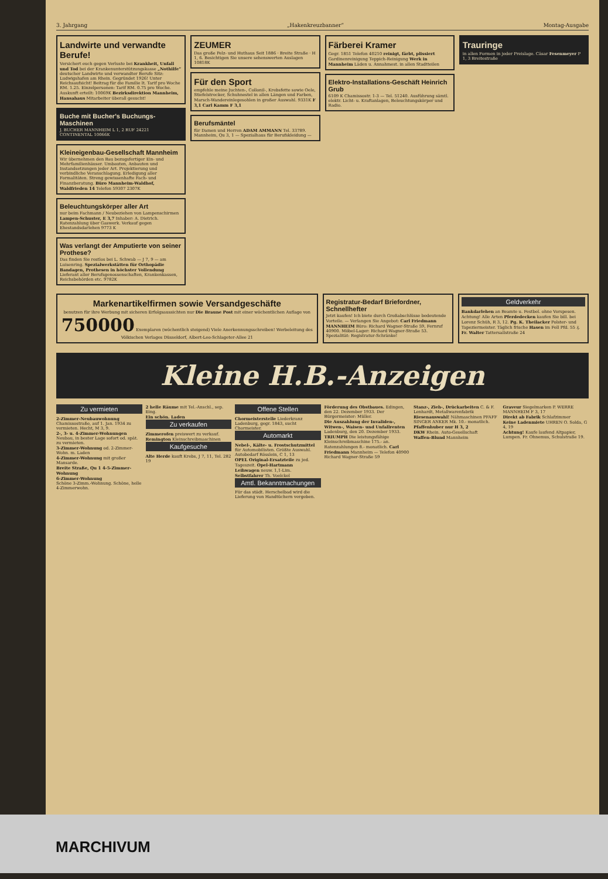3. Jahrgang „Hakenkreuzbanner“Montag-Ausgabe
Landwirte und verwandte Berufe!
Versichert euch gegen Verluste bei Krankheit, Unfall und Tod bei der Krankenunterstützungskasse „Nothilfe“ deutscher Landwirte und verwandter Berufe Sitz: Ludwigshafen am Rhein. Gegründet 1926! Unter Reichsaufsicht! Beitrag für die Familie lt. Tarif pro Woche RM. 1.25. Einzelpersonen: Tarif RM. 0.75 pro Woche. Auskunft erteilt: 10069K Bezirksdirektion Mannheim, Hansahaus Mitarbeiter überall gesucht!
Buche mit Bucher's Buchungs-Maschinen
J. BUCHER MANNHEIM L 1, 2 RUF 24221 CONTINENTAL 10066K
Kleineigenbau-Gesellschaft Mannheim
Wir übernehmen den Bau bezugsfertiger Ein- und Mehrfamilienhäuser. Umbauten, Anbauten und Instandsetzungen jeder Art. Projektierung und verbindliche Veranschlagung. Erledigung aller Formalitäten. Streng gewissenhafte Fach- und Finanzberatung. Büro Mannheim-Waldhof, Waldfrieden 14 Telefon 59307 2307K
Beleuchtungskörper aller Art
nur beim Fachmann / Neubeziehen von Lampenschirmen Lampen-Schuster, E 3,7 Inhaber: A. Dietrich. Ratenzahlung über Gaswerk. Verkauf gegen Ehestandsdarlehen 9773 K
Was verlangt der Amputierte von seiner Prothese?
Das finden Sie restlos bei L. Schwab — J 7, 9 — am Luisenring. Spezialwerkstätten für Orthopädie Bandagen, Prothesen in höchster Vollendung Lieferant aller Berufsgenossenschaften, Krankenkassen, Reichsbehörden etc. 9782K
ZEUMER
Das große Pelz- und Huthaus Seit 1886 · Breite Straße · H 1, 6. Besichtigen Sie unsere sehenswerten Auslagen 10818K
Für den Sport
empfehle meine Juchten-, Collonil-, Krebsfette sowie Oele, Stiefelstrecker, Schuhnestel in allen Längen und Farben, Marsch-Wandereinlegesohlen in großer Auswahl. 9331K F 3,1 Carl Kamm F 3,1
Berufsmäntel
für Damen und Herren ADAM AMMANN Tel. 33789. Mannheim, Qu 3, 1 — Spezialhaus für Berufskleidung —
Färberei Kramer
Gegr. 1851 Telefon 40210 reinigt, färbt, plissiert Gardinenreinigung Teppich-Reinigung Werk in Mannheim Läden u. Annahmest. in allen Stadtteilen
Elektro-Installations-Geschäft Heinrich Grub
6109 K Chamissostr. 1-3 — Tel. 51240. Ausführung sämtl. elektr. Licht- u. Kraftanlagen, Beleuchtungskörper und Radio.
Trauringe
in allen Formen in jeder Preislage. Cäsar Fesenmeyer P 1, 3 Breitestraße
Markenartikelfirmen sowie Versandgeschäfte
benutzen für ihre Werbung mit sicheren Erfolgsaussichten nur Die Braune Post mit einer wöchentlichen Auflage von 750000 Exemplaren (wöchentlich steigend) Viele Anerkennungsschreiben! Werbeleitung des Völkischen Verlages Düsseldorf, Albert-Leo-Schlageter-Allee 21
Registratur-Bedarf Briefordner, Schnellhefter
Jetzt kaufen! Ich biete durch Großabschlüsse bedeutende Vorteile. — Verlangen Sie Angebot: Carl Friedmann MANNHEIM Büro: Richard Wagner-Straße 59, Fernruf 40900. Möbel-Lager: Richard Wagner-Straße 53. Spezialität: Registratur-Schränke!
Geldverkehr
Bankdarlehen an Beamte u. Festbel. ohne Vorspesen. Achtung! Alle Arten Pferdedecken kaufen Sie bill. bei Lorenz Schüh, R 3, 12. Pg. K. Theilacker Polster- und Tapeziermeister. Täglich frische Hasen im Fell Pfd. 55 ₰. Fr. Walter Tattersallstraße 24
Kleine H.B.-Anzeigen
Zu vermieten
2-Zimmer-Neubauwohnung Chamissostraße, auf 1. Jan. 1934 zu vermieten. Hecht, M 3, 9.
2-, 3- u. 4-Zimmer-Wohnungen Neubau, in bester Lage sofort od. spät. zu vermieten.
3-Zimmer-Wohnung od. 2-Zimmer-Wohn. m. Laden
4-Zimmer-Wohnung mit großer Mansarde.
Breite Straße, Qu 1 4-5-Zimmer-Wohnung
6-Zimmer-Wohnung
Schöne 3-Zimm.-Wohnung. Schöne, helle 4-Zimmerwohn.
2 helle Räume mit Tel.-Anschl., sep. Eing.
Ein schön. Laden
Zu verkaufen
Zimmerofen preiswert zu verkauf.
Remington Kleinschreibmaschinen
Kaufgesuche
Alte Herde kauft Krebs, J 7, 11, Tel. 282 19
Offene Stellen
Chormeisterstelle Liederkranz Ladenburg, gegr. 1843, sucht Chormeister.
Automarkt
Nebel-, Kälte- u. Frostschutzmittel für Automobilisten. Größte Auswahl. Autobedarf Rösslein, C 1, 13
OPEL Original-Ersatzteile zu jed. Tageszeit. Opel-Hartmann
Leihwagen neuw. 1,1-Lim. Selbstfahrer Th. Voelckel
Amtl. Bekanntmachungen
Für das städt. Herschelbad wird die Lieferung von Handtüchern vergeben.
Förderung des Obstbaues. Edingen, den 22. Dezember 1933. Der Bürgermeister: Müller.
Die Auszahlung der Invaliden-, Witwen-, Waisen- und Unfallrenten Ladenburg, den 20. Dezember 1933.
TRIUMPH Die leistungsfähige Kleinschreibmaschine 175.- an. Ratenzahlungen 8.- monatlich. Carl Friedmann Mannheim — Telefon 40900 Richard Wagner-Straße 59
Stanz-, Zieh-, Drückarbeiten C. & F. Lenhardt, Metallwarenfabrik
Riesenauswahl! Nähmaschinen PFAFF SINGER ANKER Mk. 10.- monatlich. Pfaffenhuber nur H 3, 2
DKW Rhein. Auto-Gesellschaft
Waffen-Blund Mannheim
Graveur Siegelmarken P. WERRE MANNHEIM F 3, 17
Direkt ab Fabrik Schlafzimmer
Keine Ladenmiete UHREN O. Solda, G 4, 19
Achtung! Kaufe laufend Altpapier, Lumpen. Fr. Ohnemus, Schulstraße 19.
MARCHIVUM